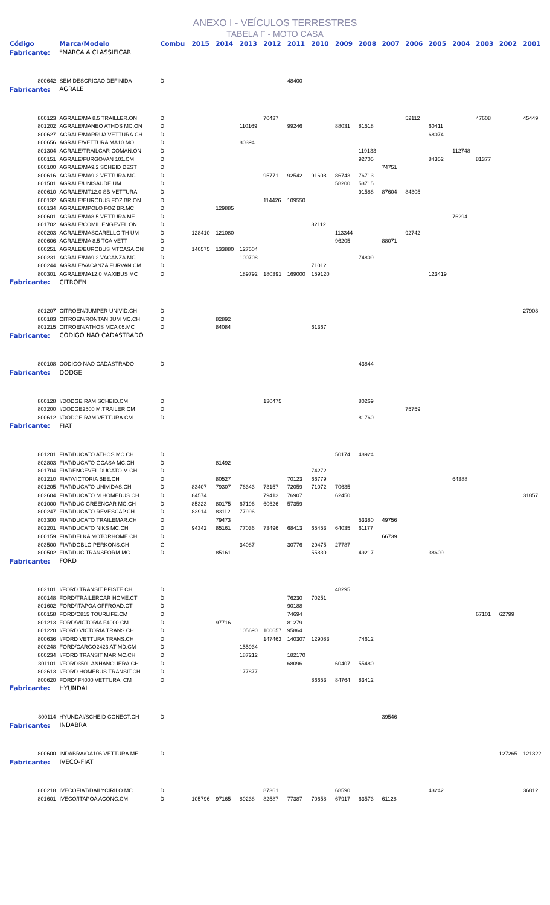ANEXO I - VEÍCULOS TERRESTRES
TABELA F - MOTO CASA
| Código | Marca/Modelo | Combu | 2015 | 2014 | 2013 | 2012 | 2011 | 2010 | 2009 | 2008 | 2007 | 2006 | 2005 | 2004 | 2003 | 2002 | 2001 |
| --- | --- | --- | --- | --- | --- | --- | --- | --- | --- | --- | --- | --- | --- | --- | --- | --- | --- |
| Fabricante: | *MARCA A CLASSIFICAR | | | | | | | | | | | | | | | | |
| 800642 | SEM DESCRICAO DEFINIDA | D | | | | | 48400 | | | | | | | | | | |
| Fabricante: | AGRALE | | | | | | | | | | | | | | | | |
| 800123 | AGRALE/MA 8.5 TRAILLER.ON | D | | | | 70437 | | | | | | 52112 | | | 47608 | | 45449 |
| 801202 | AGRALE/MANEO ATHOS MC.ON | D | | | 110169 | | 99246 | | 88031 | 81518 | | | 60411 | | | | |
| 800627 | AGRALE/MARRUA VETTURA.CH | D | | | | | | | | | | | 68074 | | | | |
| 800656 | AGRALE/VETTURA MA10.MO | D | | | 80394 | | | | | | | | | | | | |
| 801304 | AGRALE/TRAILCAR COMAN.ON | D | | | | | | | | 119133 | | | | 112748 | | | |
| 800151 | AGRALE/FURGOVAN 101.CM | D | | | | | | | | 92705 | | | 84352 | | 81377 | | |
| 800100 | AGRALE/MA9.2 SCHEID DEST | D | | | | | | | | | 74751 | | | | | | |
| 800616 | AGRALE/MA9.2 VETTURA.MC | D | | | | 95771 | 92542 | 91608 | 86743 | 76713 | | | | | | | |
| 801501 | AGRALE/UNISAUDE UM | D | | | | | | | 58200 | 53715 | | | | | | | |
| 800610 | AGRALE/MT12.0 SB VETTURA | D | | | | | | | | 91588 | 87604 | 84305 | | | | | |
| 800132 | AGRALE/EUROBUS FOZ BR.ON | D | | | | 114426 | 109550 | | | | | | | | | | |
| 800134 | AGRALE/MPOLO FOZ BR.MC | D | | 129885 | | | | | | | | | | | | | |
| 800601 | AGRALE/MA8.5 VETTURA ME | D | | | | | | | | | | | | 76294 | | | |
| 801702 | AGRALE/COMIL ENGEVEL.ON | D | | | | | | 82112 | | | | | | | | | |
| 800203 | AGRALE/MASCARELLO TH UM | D | 128410 | 121080 | | | | | 113344 | | | 92742 | | | | | |
| 800606 | AGRALE/MA 8.5 TCA VETT | D | | | | | | | 96205 | | 88071 | | | | | | |
| 800251 | AGRALE/EUROBUS MTCASA.ON | D | 140575 | 133880 | 127504 | | | | | | | | | | | | |
| 800231 | AGRALE/MA9.2 VACANZA.MC | D | | | 100708 | | | | | 74809 | | | | | | | |
| 800244 | AGRALE/VACANZA FURVAN.CM | D | | | | | | 71012 | | | | | | | | | |
| 800301 | AGRALE/MA12.0 MAXIBUS MC | D | | | 189792 | 180391 | 169000 | 159120 | | | | | 123419 | | | | |
| Fabricante: | CITROEN | | | | | | | | | | | | | | | | |
| 801207 | CITROEN/JUMPER UNIVID.CH | D | | | | | | | | | | | | | | | 27908 |
| 800183 | CITROEN/RONTAN JUM MC.CH | D | | 82892 | | | | | | | | | | | | | |
| 801215 | CITROEN/ATHOS MCA 05.MC | D | | 84084 | | | | 61367 | | | | | | | | | |
| Fabricante: | CODIGO NAO CADASTRADO | | | | | | | | | | | | | | | | |
| 800108 | CODIGO NAO CADASTRADO | D | | | | | | | | 43844 | | | | | | | |
| Fabricante: | DODGE | | | | | | | | | | | | | | | | |
| 800128 | I/DODGE RAM SCHEID.CM | D | | | | 130475 | | | | 80269 | | | | | | | |
| 803200 | I/DODGE2500 M.TRAILER.CM | D | | | | | | | | | | 75759 | | | | | |
| 800612 | I/DODGE RAM VETTURA.CM | D | | | | | | | | 81760 | | | | | | | |
| Fabricante: | FIAT | | | | | | | | | | | | | | | | |
| 801201 | FIAT/DUCATO ATHOS MC.CH | D | | | | | | | 50174 | 48924 | | | | | | | |
| 802803 | FIAT/DUCATO GCASA MC.CH | D | | 81492 | | | | | | | | | | | | | |
| 801704 | FIAT/ENGEVEL DUCATO M.CH | D | | | | | | 74272 | | | | | | | | | |
| 801210 | FIAT/VICTORIA BEE.CH | D | | 80527 | | | 70123 | 66779 | | | | | | 64388 | | | |
| 801205 | FIAT/DUCATO UNIVIDAS.CH | D | 83407 | 79307 | 76343 | 73157 | 72059 | 71072 | 70635 | | | | | | | | |
| 802604 | FIAT/DUCATO M HOMEBUS.CH | D | 84574 | | | 79413 | 76907 | | 62450 | | | | | | | | 31857 |
| 801000 | FIAT/DUC GREENCAR MC.CH | D | 85323 | 80175 | 67196 | 60626 | 57359 | | | | | | | | | | |
| 800247 | FIAT/DUCATO REVESCAP.CH | D | 83914 | 83112 | 77996 | | | | | | | | | | | | |
| 803300 | FIAT/DUCATO TRAILEMAR.CH | D | | 79473 | | | | | | 53380 | 49756 | | | | | | |
| 802201 | FIAT/DUCATO NIKS MC.CH | D | 94342 | 85161 | 77036 | 73496 | 68413 | 65453 | 64035 | 61177 | | | | | | | |
| 800159 | FIAT/DELKA MOTORHOME.CH | D | | | | | | | | | 66739 | | | | | | |
| 803500 | FIAT/DOBLO PERKONS.CH | G | | | 34087 | | 30776 | 29475 | 27787 | | | | | | | | |
| 800502 | FIAT/DUC TRANSFORM MC | D | | 85161 | | | | 55830 | | 49217 | | | 38609 | | | | |
| Fabricante: | FORD | | | | | | | | | | | | | | | | |
| 802101 | I/FORD TRANSIT PFISTE.CH | D | | | | | | | 48295 | | | | | | | | |
| 800148 | FORD/TRAILERCAR HOME.CT | D | | | | | 76230 | 70251 | | | | | | | | | |
| 801602 | FORD/ITAPOA OFFROAD.CT | D | | | | | 90188 | | | | | | | | | | |
| 800158 | FORD/C815 TOURLIFE.CM | D | | | | | 74694 | | | | | | | | 67101 | 62799 | |
| 801213 | FORD/VICTORIA F4000.CM | D | | 97716 | | | 81279 | | | | | | | | | | |
| 801220 | I/FORD VICTORIA TRANS.CH | D | | | 105690 | 100657 | 95864 | | | | | | | | | | |
| 800636 | I/FORD VETTURA TRANS.CH | D | | | | 147463 | 140307 | 129083 | | 74612 | | | | | | | |
| 800248 | FORD/CARGO2423 AT MD.CM | D | | | 155934 | | | | | | | | | | | | |
| 800234 | I/FORD TRANSIT MAR MC.CH | D | | | 187212 | | 182170 | | | | | | | | | | |
| 801101 | I/FORD350L ANHANGUERA.CH | D | | | | | 68096 | | 60407 | 55480 | | | | | | | |
| 802613 | I/FORD HOMEBUS TRANSIT.CH | D | | | 177877 | | | | | | | | | | | | |
| 800620 | FORD/ F4000 VETTURA. CM | D | | | | | | 86653 | 84764 | 83412 | | | | | | | |
| Fabricante: | HYUNDAI | | | | | | | | | | | | | | | | |
| 800114 | HYUNDAI/SCHEID CONECT.CH | D | | | | | | | | | 39546 | | | | | | |
| Fabricante: | INDABRA | | | | | | | | | | | | | | | | |
| 800600 | INDABRA/OA106 VETTURA ME | D | | | | | | | | | | | | | | 127265 | 121322 |
| Fabricante: | IVECO-FIAT | | | | | | | | | | | | | | | | |
| 800218 | IVECOFIAT/DAILYCIRILO.MC | D | | | | 87361 | | | 68590 | | | | 43242 | | | | 36812 |
| 801601 | IVECO/ITAPOA ACONC.CM | D | 105796 | 97165 | 89238 | 82587 | 77387 | 70658 | 67917 | 63573 | 61128 | | | | | | |